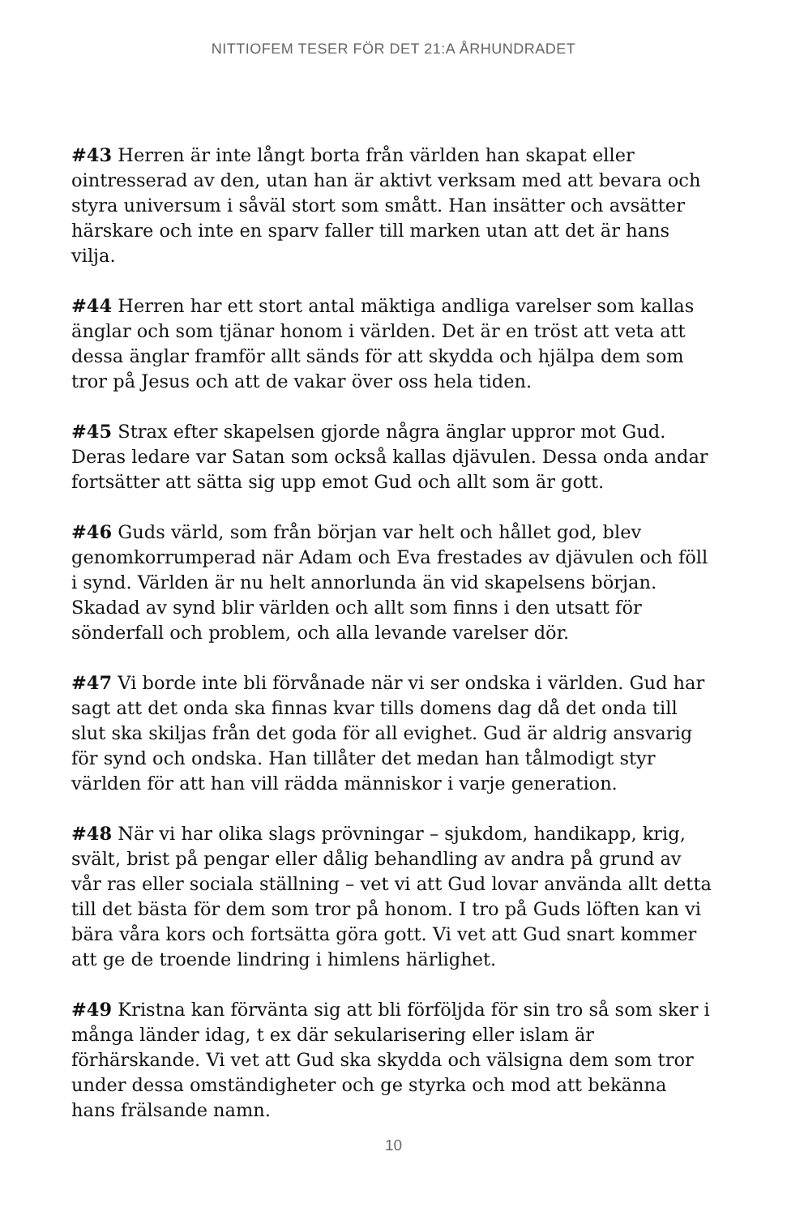NITTIOFEM TESER FÖR DET 21:A ÅRHUNDRADET
#43 Herren är inte långt borta från världen han skapat eller ointresserad av den, utan han är aktivt verksam med att bevara och styra universum i såväl stort som smått. Han insätter och avsätter härskare och inte en sparv faller till marken utan att det är hans vilja.
#44 Herren har ett stort antal mäktiga andliga varelser som kallas änglar och som tjänar honom i världen. Det är en tröst att veta att dessa änglar framför allt sänds för att skydda och hjälpa dem som tror på Jesus och att de vakar över oss hela tiden.
#45 Strax efter skapelsen gjorde några änglar uppror mot Gud. Deras ledare var Satan som också kallas djävulen. Dessa onda andar fortsätter att sätta sig upp emot Gud och allt som är gott.
#46 Guds värld, som från början var helt och hållet god, blev genomkorrumperad när Adam och Eva frestades av djävulen och föll i synd. Världen är nu helt annorlunda än vid skapelsens början. Skadad av synd blir världen och allt som finns i den utsatt för sönderfall och problem, och alla levande varelser dör.
#47 Vi borde inte bli förvånade när vi ser ondska i världen. Gud har sagt att det onda ska finnas kvar tills domens dag då det onda till slut ska skiljas från det goda för all evighet. Gud är aldrig ansvarig för synd och ondska. Han tillåter det medan han tålmodigt styr världen för att han vill rädda människor i varje generation.
#48 När vi har olika slags prövningar – sjukdom, handikapp, krig, svält, brist på pengar eller dålig behandling av andra på grund av vår ras eller sociala ställning – vet vi att Gud lovar använda allt detta till det bästa för dem som tror på honom. I tro på Guds löften kan vi bära våra kors och fortsätta göra gott. Vi vet att Gud snart kommer att ge de troende lindring i himlens härlighet.
#49 Kristna kan förvänta sig att bli förföljda för sin tro så som sker i många länder idag, t ex där sekularisering eller islam är förhärskande. Vi vet att Gud ska skydda och välsigna dem som tror under dessa omständigheter och ge styrka och mod att bekänna hans frälsande namn.
10